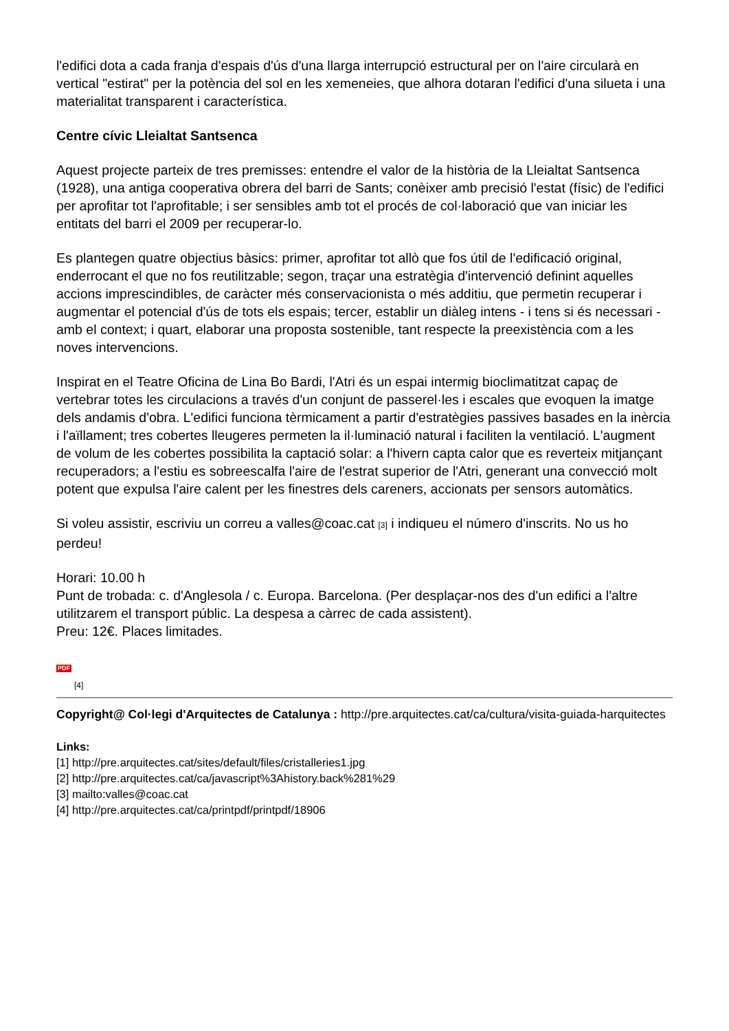l'edifici dota a cada franja d'espais d'ús d'una llarga interrupció estructural per on l'aire circularà en vertical "estirat" per la potència del sol en les xemeneies, que alhora dotaran l'edifici d'una silueta i una materialitat transparent i característica.
Centre cívic Lleialtat Santsenca
Aquest projecte parteix de tres premisses: entendre el valor de la història de la Lleialtat Santsenca (1928), una antiga cooperativa obrera del barri de Sants; conèixer amb precisió l'estat (físic) de l'edifici per aprofitar tot l'aprofitable; i ser sensibles amb tot el procés de col·laboració que van iniciar les entitats del barri el 2009 per recuperar-lo.
Es plantegen quatre objectius bàsics: primer, aprofitar tot allò que fos útil de l'edificació original, enderrocant el que no fos reutilitzable; segon, traçar una estratègia d'intervenció definint aquelles accions imprescindibles, de caràcter més conservacionista o més additiu, que permetin recuperar i augmentar el potencial d'ús de tots els espais; tercer, establir un diàleg intens - i tens si és necessari - amb el context; i quart, elaborar una proposta sostenible, tant respecte la preexistència com a les noves intervencions.
Inspirat en el Teatre Oficina de Lina Bo Bardi, l'Atri és un espai intermig bioclimatitzat capaç de vertebrar totes les circulacions a través d'un conjunt de passerel·les i escales que evoquen la imatge dels andamis d'obra. L'edifici funciona tèrmicament a partir d'estratègies passives basades en la inèrcia i l'aïllament; tres cobertes lleugeres permeten la il·luminació natural i faciliten la ventilació. L'augment de volum de les cobertes possibilita la captació solar: a l'hivern capta calor que es reverteix mitjançant recuperadors; a l'estiu es sobreescalfa l'aire de l'estrat superior de l'Atri, generant una convecció molt potent que expulsa l'aire calent per les finestres dels careners, accionats per sensors automàtics.
Si voleu assistir, escriviu un correu a valles@coac.cat [3] i indiqueu el número d'inscrits. No us ho perdeu!
Horari: 10.00 h
Punt de trobada: c. d'Anglesola / c. Europa. Barcelona. (Per desplaçar-nos des d'un edifici a l'altre utilitzarem el transport públic. La despesa a càrrec de cada assistent).
Preu: 12€. Places limitades.
PDF
[4]
Copyright@ Col·legi d'Arquitectes de Catalunya : http://pre.arquitectes.cat/ca/cultura/visita-guiada-harquitectes
Links:
[1] http://pre.arquitectes.cat/sites/default/files/cristalleries1.jpg
[2] http://pre.arquitectes.cat/ca/javascript%3Ahistory.back%281%29
[3] mailto:valles@coac.cat
[4] http://pre.arquitectes.cat/ca/printpdf/printpdf/18906